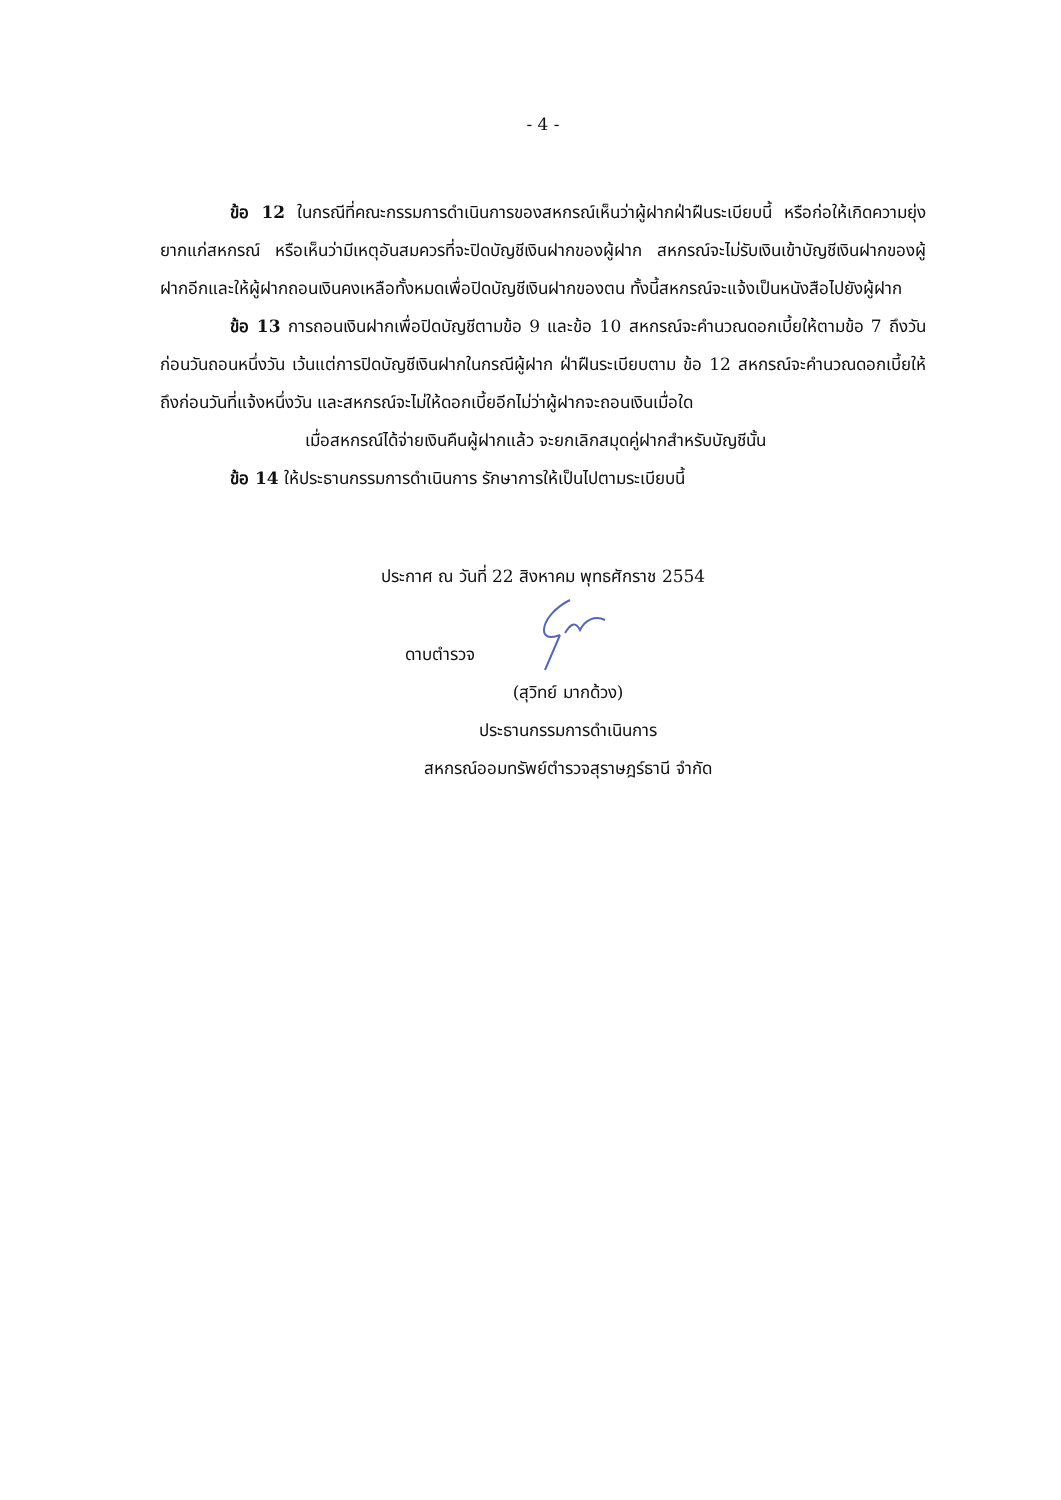- 4 -
ข้อ 12 ในกรณีที่คณะกรรมการดำเนินการของสหกรณ์เห็นว่าผู้ฝากฝ่าฝืนระเบียบนี้ หรือก่อให้เกิดความยุ่งยากแก่สหกรณ์ หรือเห็นว่ามีเหตุอันสมควรที่จะปิดบัญชีเงินฝากของผู้ฝาก สหกรณ์จะไม่รับเงินเข้าบัญชีเงินฝากของผู้ฝากอีกและให้ผู้ฝากถอนเงินคงเหลือทั้งหมดเพื่อปิดบัญชีเงินฝากของตน ทั้งนี้สหกรณ์จะแจ้งเป็นหนังสือไปยังผู้ฝาก
ข้อ 13 การถอนเงินฝากเพื่อปิดบัญชีตามข้อ 9 และข้อ 10 สหกรณ์จะคำนวณดอกเบี้ยให้ตามข้อ 7 ถึงวันก่อนวันถอนหนึ่งวัน เว้นแต่การปิดบัญชีเงินฝากในกรณีผู้ฝาก ฝ่าฝืนระเบียบตาม ข้อ 12 สหกรณ์จะคำนวณดอกเบี้ยให้ถึงก่อนวันที่แจ้งหนึ่งวัน และสหกรณ์จะไม่ให้ดอกเบี้ยอีกไม่ว่าผู้ฝากจะถอนเงินเมื่อใด
เมื่อสหกรณ์ได้จ่ายเงินคืนผู้ฝากแล้ว จะยกเลิกสมุดคู่ฝากสำหรับบัญชีนั้น
ข้อ 14 ให้ประธานกรรมการดำเนินการ รักษาการให้เป็นไปตามระเบียบนี้
ประกาศ ณ วันที่ 22 สิงหาคม พุทธศักราช 2554
ดาบตำรวจ
(สุวิทย์ มากด้วง)
ประธานกรรมการดำเนินการ
สหกรณ์ออมทรัพย์ตำรวจสุราษฎร์ธานี จำกัด